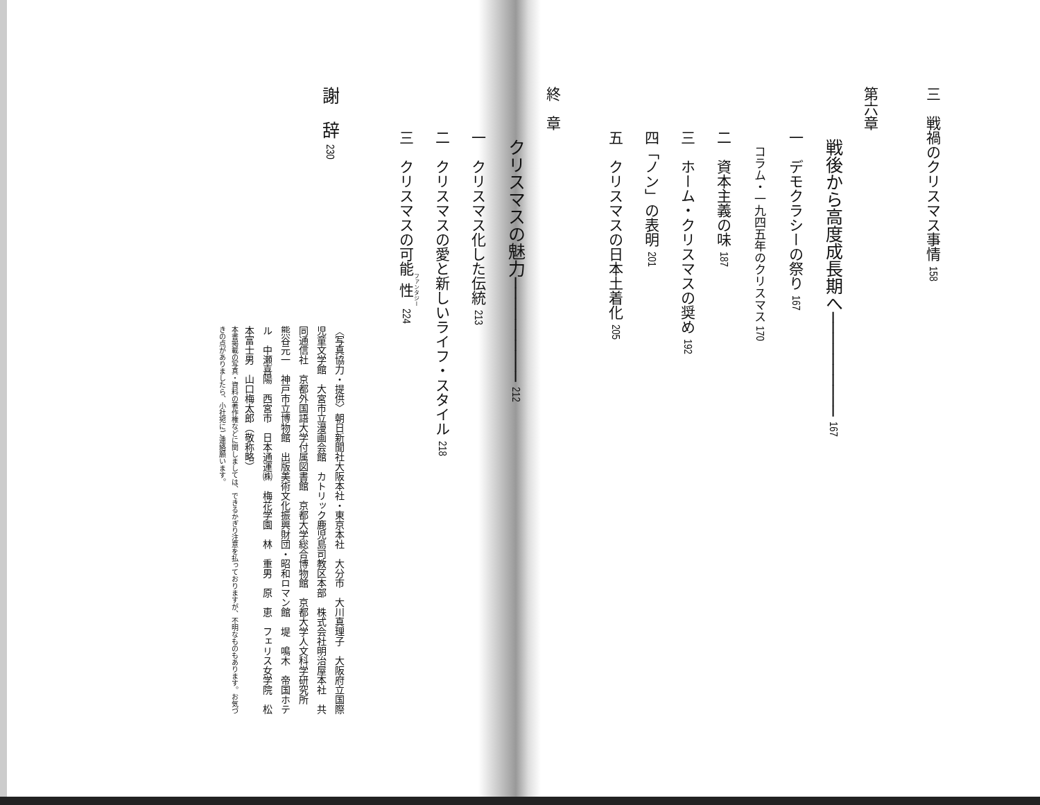三　戦禍のクリスマス事情 158
​
第六章
　　　戦後から高度成長期へ────────── 167
　　　一　デモクラシーの祭り 167
　　　　　コラム・一九四五年のクリスマス 170
　　　二　資本主義の味 187
　　　三　ホーム・クリスマスの奨め 192
　　　四「ノン」の表明 201
　　　五　クリスマスの日本土着化 205
​
終　章
　　　クリスマスの魅力────────── 212
　　　一　クリスマス化した伝統 213
　　　二　クリスマスの愛と新しいライフ・スタイル 218
　　　三　クリスマスの可能性 224
​
謝　辞 230
〈写真協力・提供〉朝日新聞社大阪本社・東京本社　大分市　大川真理子　大阪府立国際児童文学館　大宮市立漫画会館　カトリック鹿児島司教区本部　株式会社明治屋本社　共同通信社　京都外国語大学付属図書館　京都大学総合博物館　京都大学人文科学研究所　熊谷元一　神戸市立博物館　出版美術文化振興財団・昭和ロマン館　堤　鳴木　帝国ホテル　中瀬喜陽　西宮市　日本通運㈱　梅花学園　林　重男　原　恵　フェリス女学院　松本富士男　山口梅太郎（敬称略）
本書掲載の写真・資料の著作権などに関しましては、できるかぎり注意を払っておりますが、不明なものもあります。お気づきの点がありましたら、小社宛にご連絡願います。